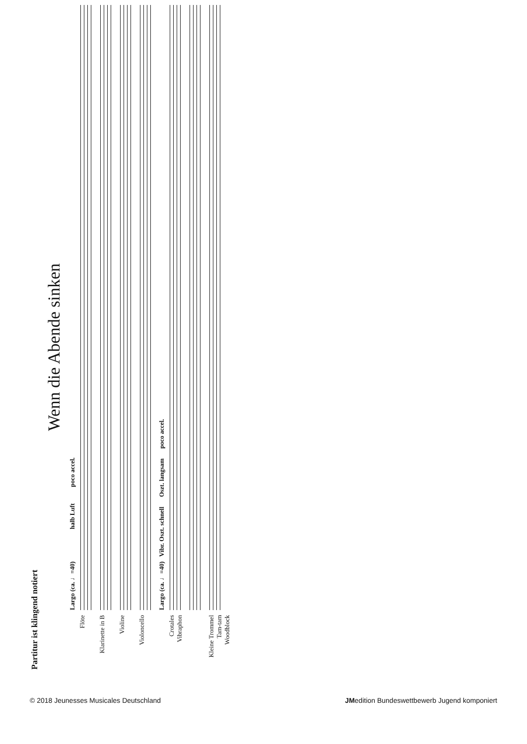Partitur ist klingend notiert
Wenn die Abende sinken
Largo (ca. ♩=40) halb Luft poco accel.
Flöte
Klarinette in B
Violine
Violoncello
Largo (ca. ♩=40) Vibr. Oszt. schnell Oszt. langsam poco accel.
Crotales
Vibraphon
Kleine Trommel
Tam-tam
Woodblock
© 2018 Jeunesses Musicales Deutschland JMedition Bundeswettbewerb Jugend komponiert